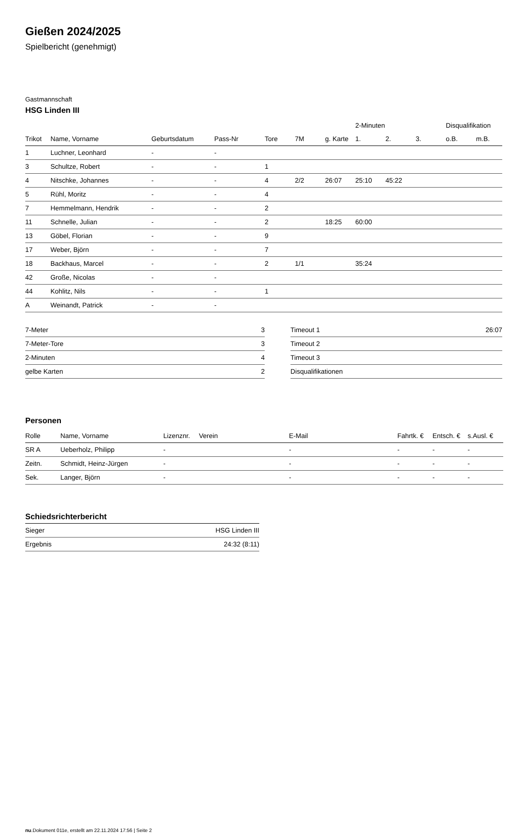Gießen 2024/2025
Spielbericht (genehmigt)
Gastmannschaft
HSG Linden III
| | | | | | | | 2-Minuten | | | Disqualifikation | |
| --- | --- | --- | --- | --- | --- | --- | --- | --- | --- | --- | --- |
| Trikot | Name, Vorname | Geburtsdatum | Pass-Nr | Tore | 7M | g. Karte | 1. | 2. | 3. | o.B. | m.B. |
| 1 | Luchner, Leonhard | - | - | | | | | | | | |
| 3 | Schultze, Robert | - | - | 1 | | | | | | | |
| 4 | Nitschke, Johannes | - | - | 4 | 2/2 | 26:07 | 25:10 | 45:22 | | | |
| 5 | Rühl, Moritz | - | - | 4 | | | | | | | |
| 7 | Hemmelmann, Hendrik | - | - | 2 | | | | | | | |
| 11 | Schnelle, Julian | - | - | 2 | | 18:25 | 60:00 | | | | |
| 13 | Göbel, Florian | - | - | 9 | | | | | | | |
| 17 | Weber, Björn | - | - | 7 | | | | | | | |
| 18 | Backhaus, Marcel | - | - | 2 | 1/1 | | 35:24 | | | | |
| 42 | Große, Nicolas | - | - | | | | | | | | |
| 44 | Kohlitz, Nils | - | - | 1 | | | | | | | |
| A | Weinandt, Patrick | - | - | | | | | | | | |
| 7-Meter | 3 |
| 7-Meter-Tore | 3 |
| 2-Minuten | 4 |
| gelbe Karten | 2 |
| Timeout 1 | 26:07 |
| Timeout 2 | |
| Timeout 3 | |
| Disqualifikationen | |
Personen
| Rolle | Name, Vorname | Lizenznr. | Verein | E-Mail | Fahrtk. € | Entsch. € | s.Ausl. € |
| --- | --- | --- | --- | --- | --- | --- | --- |
| SR A | Ueberholz, Philipp | - | | - | - | - | - |
| Zeitn. | Schmidt, Heinz-Jürgen | - | | - | - | - | - |
| Sek. | Langer, Björn | - | | - | - | - | - |
Schiedsrichterbericht
| Sieger | HSG Linden III |
| Ergebnis | 24:32 (8:11) |
nu.Dokument 011e, erstellt am 22.11.2024 17:56 | Seite 2